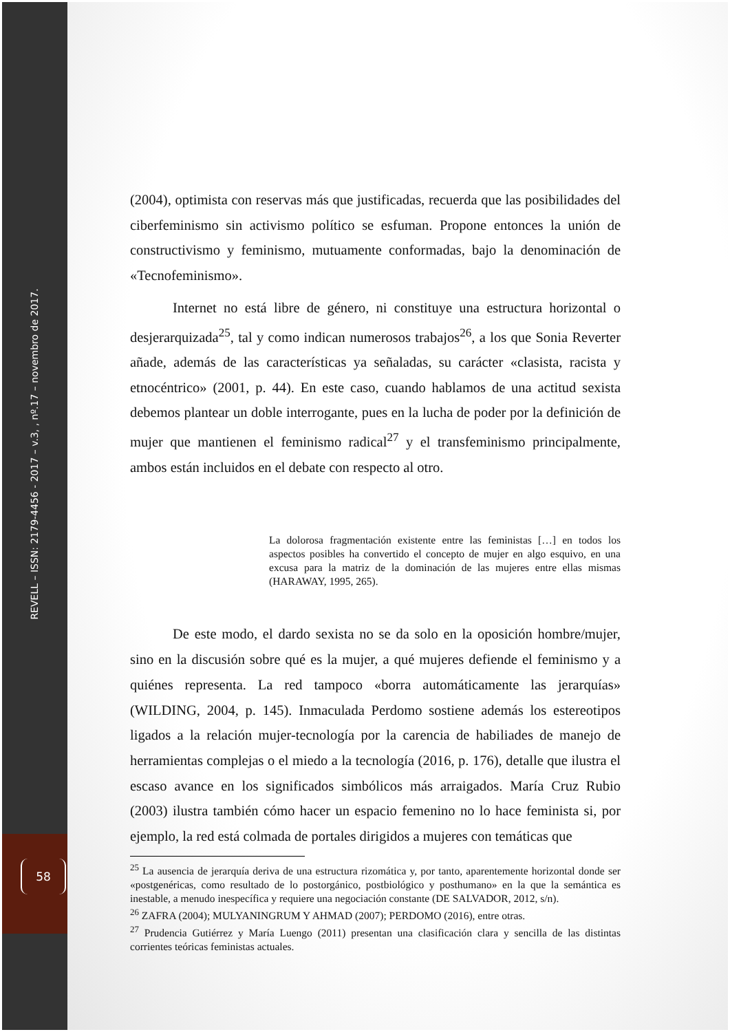REVELL – ISSN: 2179-4456 - 2017 – v.3, , nº.17 – novembro de 2017.
58
(2004), optimista con reservas más que justificadas, recuerda que las posibilidades del ciberfeminismo sin activismo político se esfuman. Propone entonces la unión de constructivismo y feminismo, mutuamente conformadas, bajo la denominación de «Tecnofeminismo».
Internet no está libre de género, ni constituye una estructura horizontal o desjerarquizada<sup>25</sup>, tal y como indican numerosos trabajos<sup>26</sup>, a los que Sonia Reverter añade, además de las características ya señaladas, su carácter «clasista, racista y etnocéntrico» (2001, p. 44). En este caso, cuando hablamos de una actitud sexista debemos plantear un doble interrogante, pues en la lucha de poder por la definición de mujer que mantienen el feminismo radical<sup>27</sup> y el transfeminismo principalmente, ambos están incluidos en el debate con respecto al otro.
La dolorosa fragmentación existente entre las feministas […] en todos los aspectos posibles ha convertido el concepto de mujer en algo esquivo, en una excusa para la matriz de la dominación de las mujeres entre ellas mismas (HARAWAY, 1995, 265).
De este modo, el dardo sexista no se da solo en la oposición hombre/mujer, sino en la discusión sobre qué es la mujer, a qué mujeres defiende el feminismo y a quiénes representa. La red tampoco «borra automáticamente las jerarquías» (WILDING, 2004, p. 145). Inmaculada Perdomo sostiene además los estereotipos ligados a la relación mujer-tecnología por la carencia de habiliades de manejo de herramientas complejas o el miedo a la tecnología (2016, p. 176), detalle que ilustra el escaso avance en los significados simbólicos más arraigados. María Cruz Rubio (2003) ilustra también cómo hacer un espacio femenino no lo hace feminista si, por ejemplo, la red está colmada de portales dirigidos a mujeres con temáticas que
<sup>25</sup> La ausencia de jerarquía deriva de una estructura rizomática y, por tanto, aparentemente horizontal donde ser «postgenéricas, como resultado de lo postorgánico, postbiológico y posthumano» en la que la semántica es inestable, a menudo inespecífica y requiere una negociación constante (DE SALVADOR, 2012, s/n).
<sup>26</sup> ZAFRA (2004); MULYANINGRUM Y AHMAD (2007); PERDOMO (2016), entre otras.
<sup>27</sup> Prudencia Gutiérrez y María Luengo (2011) presentan una clasificación clara y sencilla de las distintas corrientes teóricas feministas actuales.